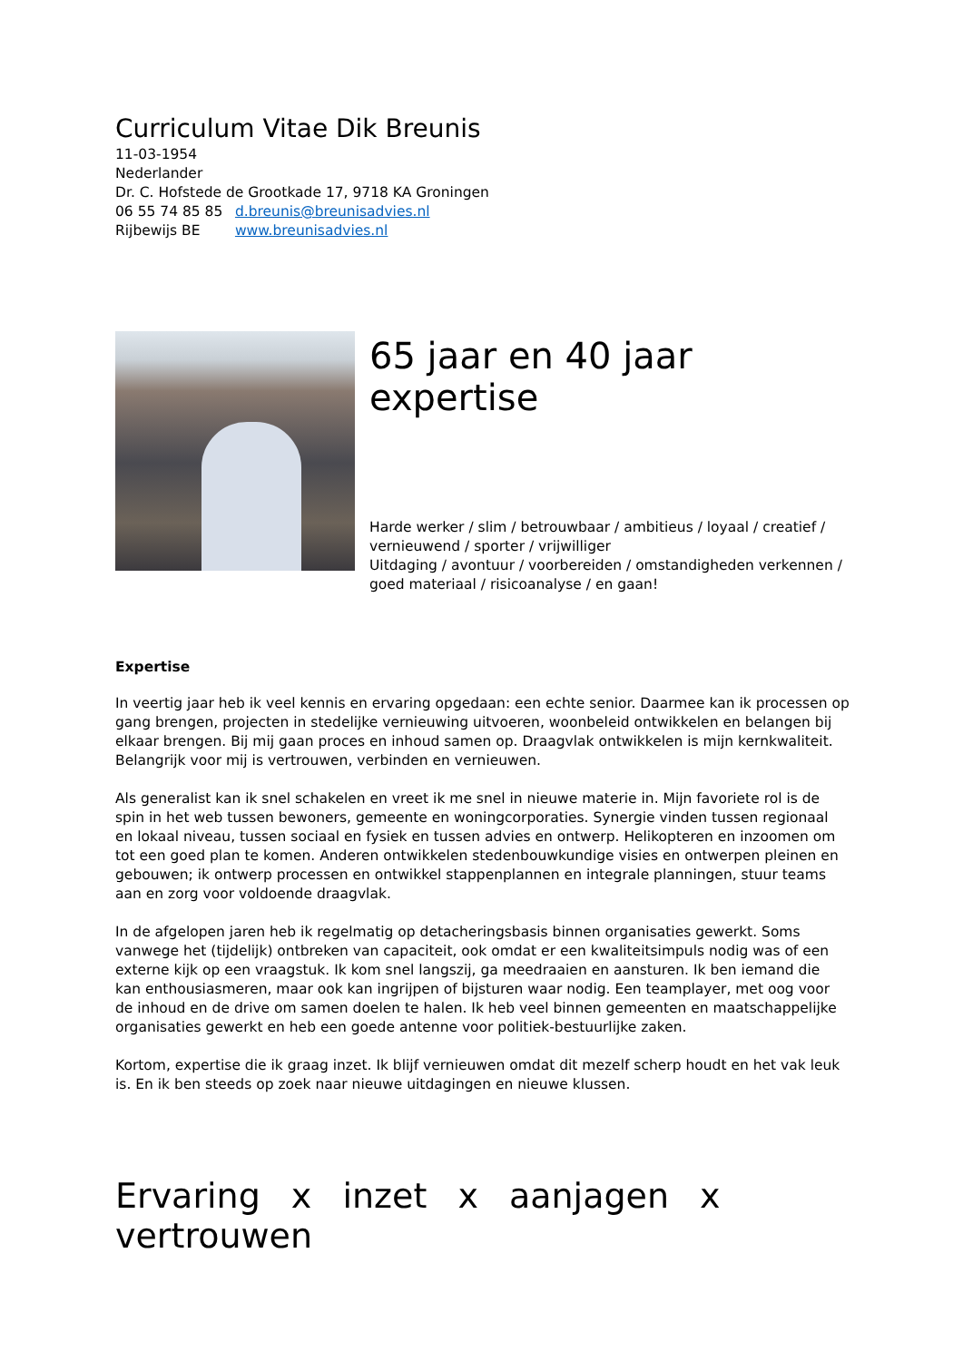Curriculum Vitae Dik Breunis
11-03-1954
Nederlander
Dr. C. Hofstede de Grootkade 17, 9718 KA Groningen
06 55 74 85 85 d.breunis@breunisadvies.nl
Rijbewijs BE www.breunisadvies.nl
65 jaar en 40 jaar expertise
Harde werker / slim / betrouwbaar / ambitieus / loyaal / creatief / vernieuwend / sporter / vrijwilliger
Uitdaging / avontuur / voorbereiden / omstandigheden verkennen / goed materiaal / risicoanalyse / en gaan!
Expertise
In veertig jaar heb ik veel kennis en ervaring opgedaan: een echte senior. Daarmee kan ik processen op gang brengen, projecten in stedelijke vernieuwing uitvoeren, woonbeleid ontwikkelen en belangen bij elkaar brengen. Bij mij gaan proces en inhoud samen op. Draagvlak ontwikkelen is mijn kernkwaliteit. Belangrijk voor mij is vertrouwen, verbinden en vernieuwen.
Als generalist kan ik snel schakelen en vreet ik me snel in nieuwe materie in. Mijn favoriete rol is de spin in het web tussen bewoners, gemeente en woningcorporaties. Synergie vinden tussen regionaal en lokaal niveau, tussen sociaal en fysiek en tussen advies en ontwerp. Helikopteren en inzoomen om tot een goed plan te komen. Anderen ontwikkelen stedenbouwkundige visies en ontwerpen pleinen en gebouwen; ik ontwerp processen en ontwikkel stappenplannen en integrale planningen, stuur teams aan en zorg voor voldoende draagvlak.
In de afgelopen jaren heb ik regelmatig op detacheringsbasis binnen organisaties gewerkt. Soms vanwege het (tijdelijk) ontbreken van capaciteit, ook omdat er een kwaliteitsimpuls nodig was of een externe kijk op een vraagstuk. Ik kom snel langszij, ga meedraaien en aansturen. Ik ben iemand die kan enthousiasmeren, maar ook kan ingrijpen of bijsturen waar nodig. Een teamplayer, met oog voor de inhoud en de drive om samen doelen te halen. Ik heb veel binnen gemeenten en maatschappelijke organisaties gewerkt en heb een goede antenne voor politiek-bestuurlijke zaken.
Kortom, expertise die ik graag inzet. Ik blijf vernieuwen omdat dit mezelf scherp houdt en het vak leuk is. En ik ben steeds op zoek naar nieuwe uitdagingen en nieuwe klussen.
Ervaring x inzet x aanjagen x vertrouwen